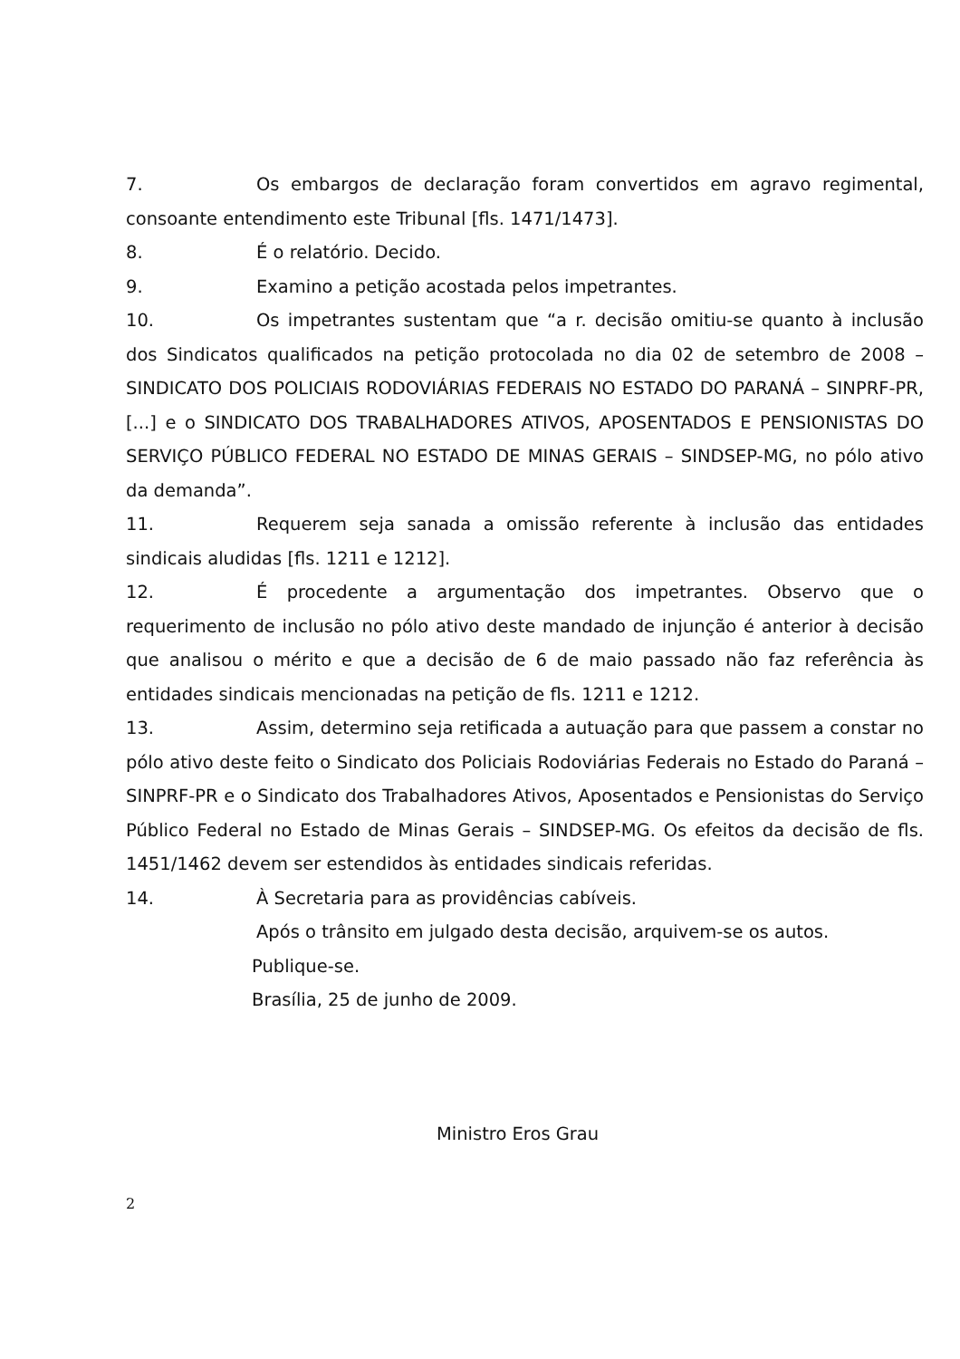7. Os embargos de declaração foram convertidos em agravo regimental, consoante entendimento este Tribunal [fls. 1471/1473].
8. É o relatório. Decido.
9. Examino a petição acostada pelos impetrantes.
10. Os impetrantes sustentam que “a r. decisão omitiu-se quanto à inclusão dos Sindicatos qualificados na petição protocolada no dia 02 de setembro de 2008 – SINDICATO DOS POLICIAIS RODOVIÁRIAS FEDERAIS NO ESTADO DO PARANÁ – SINPRF-PR, [...] e o SINDICATO DOS TRABALHADORES ATIVOS, APOSENTADOS E PENSIONISTAS DO SERVIÇO PÚBLICO FEDERAL NO ESTADO DE MINAS GERAIS – SINDSEP-MG, no pólo ativo da demanda”.
11. Requerem seja sanada a omissão referente à inclusão das entidades sindicais aludidas [fls. 1211 e 1212].
12. É procedente a argumentação dos impetrantes. Observo que o requerimento de inclusão no pólo ativo deste mandado de injunção é anterior à decisão que analisou o mérito e que a decisão de 6 de maio passado não faz referência às entidades sindicais mencionadas na petição de fls. 1211 e 1212.
13. Assim, determino seja retificada a autuação para que passem a constar no pólo ativo deste feito o Sindicato dos Policiais Rodoviárias Federais no Estado do Paraná – SINPRF-PR e o Sindicato dos Trabalhadores Ativos, Aposentados e Pensionistas do Serviço Público Federal no Estado de Minas Gerais – SINDSEP-MG. Os efeitos da decisão de fls. 1451/1462 devem ser estendidos às entidades sindicais referidas.
14. À Secretaria para as providências cabíveis.
Após o trânsito em julgado desta decisão, arquivem-se os autos.
Publique-se.
Brasília, 25 de junho de 2009.
Ministro Eros Grau
2